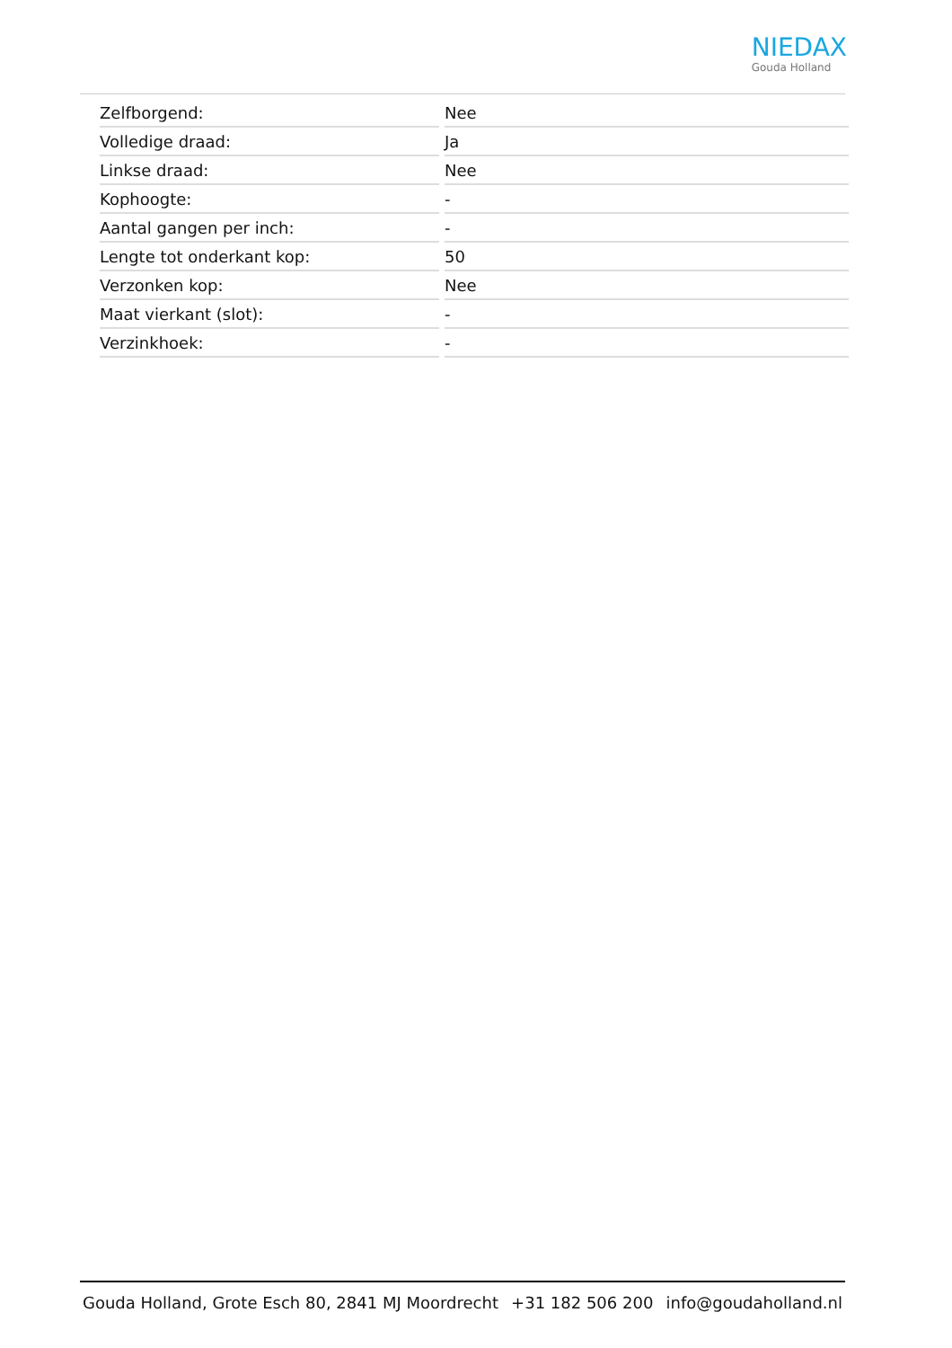NIEDAX
Gouda Holland
| Zelfborgend: | Nee |
| Volledige draad: | Ja |
| Linkse draad: | Nee |
| Kophoogte: | - |
| Aantal gangen per inch: | - |
| Lengte tot onderkant kop: | 50 |
| Verzonken kop: | Nee |
| Maat vierkant (slot): | - |
| Verzinkhoek: | - |
Gouda Holland, Grote Esch 80, 2841 MJ Moordrecht +31 182 506 200 info@goudaholland.nl